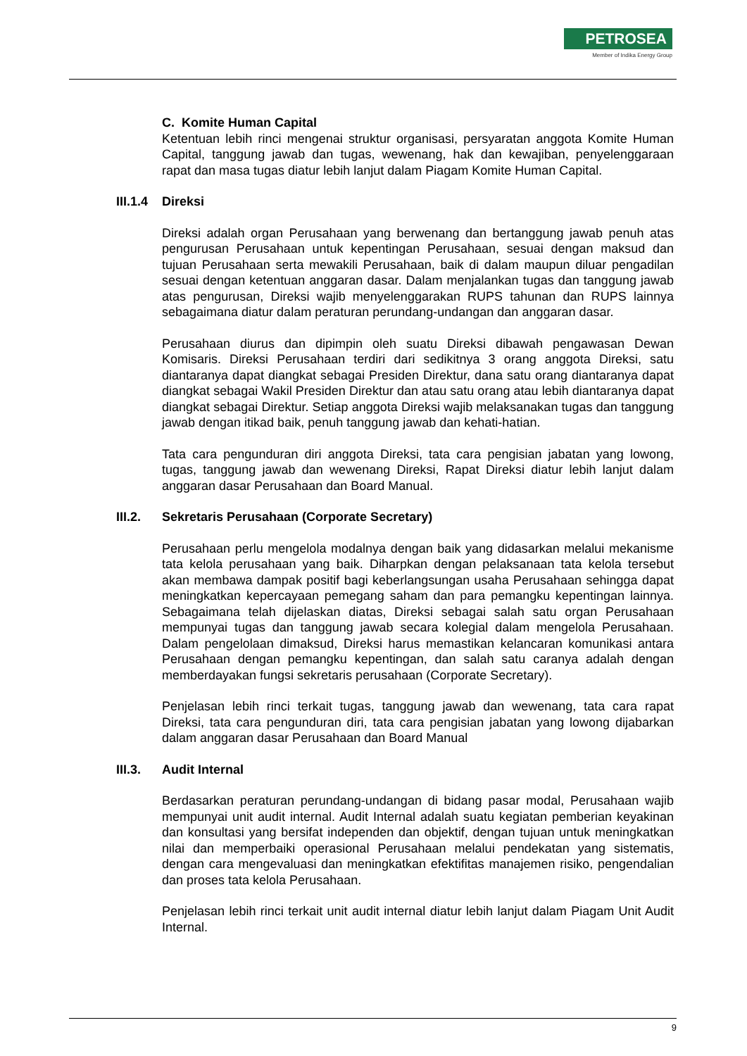PETROSEA
Member of Indika Energy Group
C. Komite Human Capital
Ketentuan lebih rinci mengenai struktur organisasi, persyaratan anggota Komite Human Capital, tanggung jawab dan tugas, wewenang, hak dan kewajiban, penyelenggaraan rapat dan masa tugas diatur lebih lanjut dalam Piagam Komite Human Capital.
III.1.4 Direksi
Direksi adalah organ Perusahaan yang berwenang dan bertanggung jawab penuh atas pengurusan Perusahaan untuk kepentingan Perusahaan, sesuai dengan maksud dan tujuan Perusahaan serta mewakili Perusahaan, baik di dalam maupun diluar pengadilan sesuai dengan ketentuan anggaran dasar. Dalam menjalankan tugas dan tanggung jawab atas pengurusan, Direksi wajib menyelenggarakan RUPS tahunan dan RUPS lainnya sebagaimana diatur dalam peraturan perundang-undangan dan anggaran dasar.
Perusahaan diurus dan dipimpin oleh suatu Direksi dibawah pengawasan Dewan Komisaris. Direksi Perusahaan terdiri dari sedikitnya 3 orang anggota Direksi, satu diantaranya dapat diangkat sebagai Presiden Direktur, dana satu orang diantaranya dapat diangkat sebagai Wakil Presiden Direktur dan atau satu orang atau lebih diantaranya dapat diangkat sebagai Direktur. Setiap anggota Direksi wajib melaksanakan tugas dan tanggung jawab dengan itikad baik, penuh tanggung jawab dan kehati-hatian.
Tata cara pengunduran diri anggota Direksi, tata cara pengisian jabatan yang lowong, tugas, tanggung jawab dan wewenang Direksi, Rapat Direksi diatur lebih lanjut dalam anggaran dasar Perusahaan dan Board Manual.
III.2. Sekretaris Perusahaan (Corporate Secretary)
Perusahaan perlu mengelola modalnya dengan baik yang didasarkan melalui mekanisme tata kelola perusahaan yang baik. Diharpkan dengan pelaksanaan tata kelola tersebut akan membawa dampak positif bagi keberlangsungan usaha Perusahaan sehingga dapat meningkatkan kepercayaan pemegang saham dan para pemangku kepentingan lainnya. Sebagaimana telah dijelaskan diatas, Direksi sebagai salah satu organ Perusahaan mempunyai tugas dan tanggung jawab secara kolegial dalam mengelola Perusahaan. Dalam pengelolaan dimaksud, Direksi harus memastikan kelancaran komunikasi antara Perusahaan dengan pemangku kepentingan, dan salah satu caranya adalah dengan memberdayakan fungsi sekretaris perusahaan (Corporate Secretary).
Penjelasan lebih rinci terkait tugas, tanggung jawab dan wewenang, tata cara rapat Direksi, tata cara pengunduran diri, tata cara pengisian jabatan yang lowong dijabarkan dalam anggaran dasar Perusahaan dan Board Manual
III.3. Audit Internal
Berdasarkan peraturan perundang-undangan di bidang pasar modal, Perusahaan wajib mempunyai unit audit internal. Audit Internal adalah suatu kegiatan pemberian keyakinan dan konsultasi yang bersifat independen dan objektif, dengan tujuan untuk meningkatkan nilai dan memperbaiki operasional Perusahaan melalui pendekatan yang sistematis, dengan cara mengevaluasi dan meningkatkan efektifitas manajemen risiko, pengendalian dan proses tata kelola Perusahaan.
Penjelasan lebih rinci terkait unit audit internal diatur lebih lanjut dalam Piagam Unit Audit Internal.
9